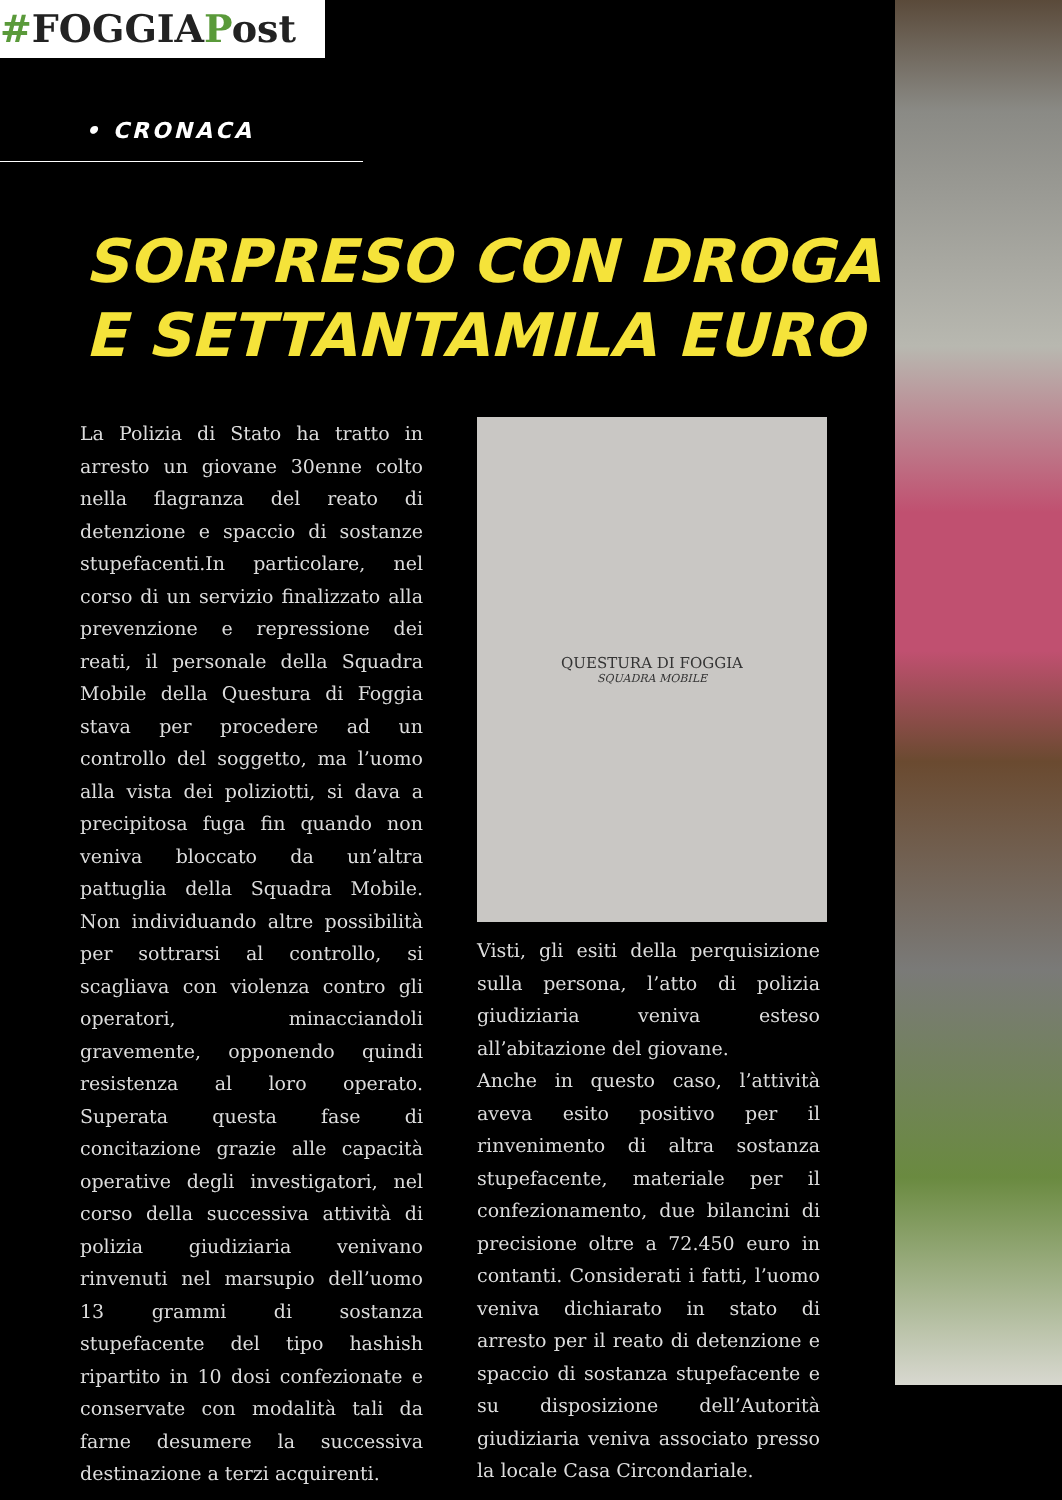#FOGGIAPost
• CRONACA
SORPRESO CON DROGA
E SETTANTAMILA EURO
La Polizia di Stato ha tratto in arresto un giovane 30enne colto nella flagranza del reato di detenzione e spaccio di sostanze stupefacenti.In particolare, nel corso di un servizio finalizzato alla prevenzione e repressione dei reati, il personale della Squadra Mobile della Questura di Foggia stava per procedere ad un controllo del soggetto, ma l’uomo alla vista dei poliziotti, si dava a precipitosa fuga fin quando non veniva bloccato da un’altra pattuglia della Squadra Mobile. Non individuando altre possibilità per sottrarsi al controllo, si scagliava con violenza contro gli operatori, minacciandoli gravemente, opponendo quindi resistenza al loro operato. Superata questa fase di concitazione grazie alle capacità operative degli investigatori, nel corso della successiva attività di polizia giudiziaria venivano rinvenuti nel marsupio dell’uomo 13 grammi di sostanza stupefacente del tipo hashish ripartito in 10 dosi confezionate e conservate con modalità tali da farne desumere la successiva destinazione a terzi acquirenti.
QUESTURA DI FOGGIA
SQUADRA MOBILE
Visti, gli esiti della perquisizione sulla persona, l’atto di polizia giudiziaria veniva esteso all’abitazione del giovane.
Anche in questo caso, l’attività aveva esito positivo per il rinvenimento di altra sostanza stupefacente, materiale per il confezionamento, due bilancini di precisione oltre a 72.450 euro in contanti. Considerati i fatti, l’uomo veniva dichiarato in stato di arresto per il reato di detenzione e spaccio di sostanza stupefacente e su disposizione dell’Autorità giudiziaria veniva associato presso la locale Casa Circondariale.